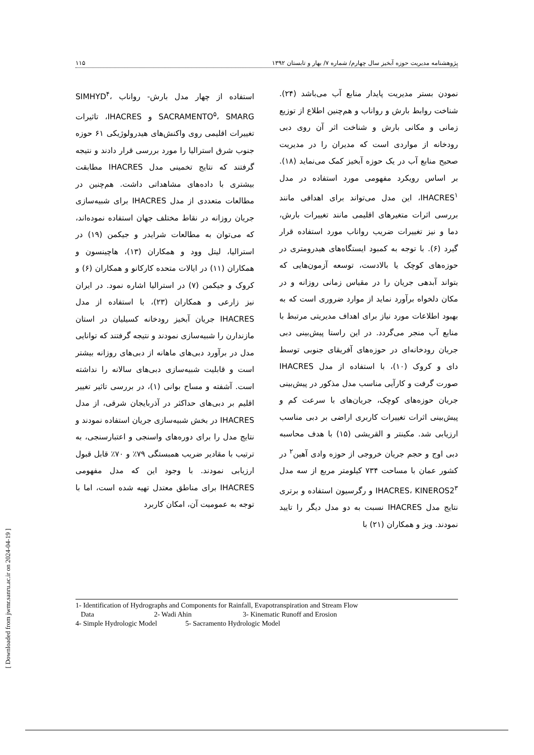پژوهشنامه مدیریت حوزه آبخیز سال چهارم/ شماره ۷/ بهار و تابستان ۱۳۹۲ ۱۱۵
نمودن بستر مدیریت پایدار منابع آب می‌باشد (۲۴). شناخت روابط بارش و رواناب و هم‌چنین اطلاع از توزیع زمانی و مکانی بارش و شناخت اثر آن روی دبی رودخانه از مواردی است که مدیران را در مدیریت صحیح منابع آب در یک حوزه آبخیز کمک می‌نماید (۱۸). بر اساس رویکرد مفهومی مورد استفاده در مدل IHACRES<sup>۱</sup>، این مدل می‌تواند برای اهدافی مانند بررسی اثرات متغیرهای اقلیمی مانند تغییرات بارش، دما و نیز تغییرات ضریب رواناب مورد استفاده قرار گیرد (۶). با توجه به کمبود ایستگاه‌های هیدرومتری در حوزه‌های کوچک یا بالادست، توسعه آزمون‌هایی که بتواند آبدهی جریان را در مقیاس زمانی روزانه و در مکان دلخواه برآورد نماید از موارد ضروری است که به بهبود اطلاعات مورد نیاز برای اهداف مدیریتی مرتبط با منابع آب منجر می‌گردد. در این راستا پیش‌بینی دبی جریان رودخانه‌ای در حوزه‌های آفریقای جنوبی توسط دای و کروک (۱۰)، با استفاده از مدل IHACRES صورت گرفت و کارآیی مناسب مدل مذکور در پیش‌بینی جریان حوزه‌های کوچک، جریان‌های با سرعت کم و پیش‌بینی اثرات تغییرات کاربری اراضی بر دبی مناسب ارزیابی شد. مکینتر و القریشی (۱۵) با هدف محاسبه دبی اوج و حجم جریان خروجی از حوزه وادی آهین<sup>۲</sup> در کشور عمان با مساحت ۷۳۴ کیلومتر مربع از سه مدل IHACRES، KINEROS2<sup>۳</sup> و رگرسیون استفاده و برتری نتایج مدل IHACRES نسبت به دو مدل دیگر را تایید نمودند. ویز و همکاران (۲۱) با
استفاده از چهار مدل بارش- رواناب SIMHYD<sup>۴</sup>، SACRAMENTO<sup>۵</sup>، SMARG و IHACRES، تاثیرات تغییرات اقلیمی روی واکنش‌های هیدرولوژیکی ۶۱ حوزه جنوب شرق استرالیا را مورد بررسی قرار دادند و نتیجه گرفتند که نتایج تخمینی مدل IHACRES مطابقت بیشتری با داده‌های مشاهداتی داشت. هم‌چنین در مطالعات متعددی از مدل IHACRES برای شبیه‌سازی جریان روزانه در نقاط مختلف جهان استفاده نموده‌اند، که می‌توان به مطالعات شرایدر و جیکمن (۱۹) در استرالیا، لیتل وود و همکاران (۱۳)، هاچینسون و همکاران (۱۱) در ایالات متحده کارکانو و همکاران (۶) و کروک و جیکمن (۷) در استرالیا اشاره نمود. در ایران نیز زارعی و همکاران (۲۳)، با استفاده از مدل IHACRES جریان آبخیز رودخانه کسیلیان در استان مازندارن را شبیه‌سازی نمودند و نتیجه گرفتند که توانایی مدل در برآورد دبی‌های ماهانه از دبی‌های روزانه بیشتر است و قابلیت شبیه‌سازی دبی‌های سالانه را نداشته است. آشفته و مساح بوانی (۱)، در بررسی تاثیر تغییر اقلیم بر دبی‌های حداکثر در آذربایجان شرقی، از مدل IHACRES در بخش شبیه‌سازی جریان استفاده نمودند و نتایج مدل را برای دوره‌های واسنجی و اعتبارسنجی، به ترتیب با مقادیر ضریب همبستگی ۷۹٪ و ۷۰٪ قابل قبول ارزیابی نمودند. با وجود این که مدل مفهومی IHACRES برای مناطق معتدل تهیه شده است، اما با توجه به عمومیت آن، امکان کاربرد
1- Identification of Hydrographs and Components for Rainfall, Evapotranspiration and Stream Flow
Data 2- Wadi Ahin 3- Kinematic Runoff and Erosion
4- Simple Hydrologic Model 5- Sacramento Hydrologic Model
[ Downloaded from jwmr.sanru.ac.ir on 2024-04-19 ]